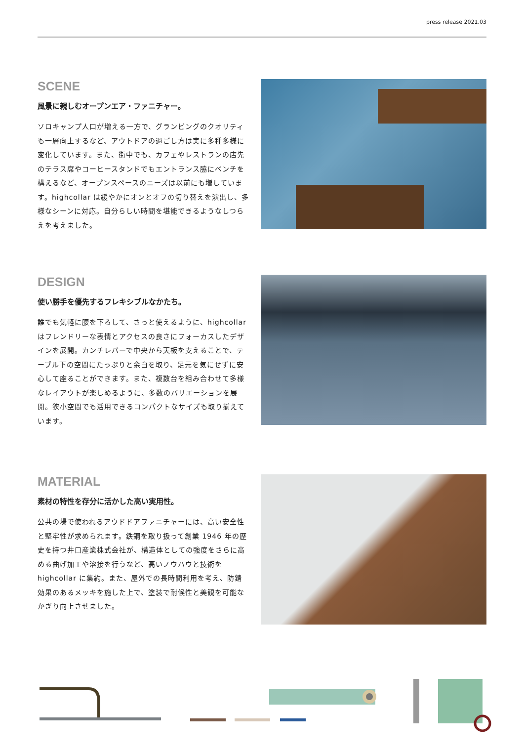press release 2021.03
SCENE
風景に親しむオープンエア・ファニチャー。
ソロキャンプ人口が増える一方で、グランピングのクオリティも一層向上するなど、アウトドアの過ごし方は実に多種多様に変化しています。また、街中でも、カフェやレストランの店先のテラス席やコーヒースタンドでもエントランス脇にベンチを構えるなど、オープンスペースのニーズは以前にも増しています。highcollar は緩やかにオンとオフの切り替えを演出し、多様なシーンに対応。自分らしい時間を堪能できるようなしつらえを考えました。
DESIGN
使い勝手を優先するフレキシブルなかたち。
誰でも気軽に腰を下ろして、さっと使えるように、highcollar はフレンドリーな表情とアクセスの良さにフォーカスしたデザインを展開。カンチレバーで中央から天板を支えることで、テーブル下の空間にたっぷりと余白を取り、足元を気にせずに安心して座ることができます。また、複数台を組み合わせて多様なレイアウトが楽しめるように、多数のバリエーションを展開。狭小空間でも活用できるコンパクトなサイズも取り揃えています。
MATERIAL
素材の特性を存分に活かした高い実用性。
公共の場で使われるアウドドアファニチャーには、高い安全性と堅牢性が求められます。鉄鋼を取り扱って創業 1946 年の歴史を持つ井口産業株式会社が、構造体としての強度をさらに高める曲げ加工や溶接を行うなど、高いノウハウと技術を highcollar に集約。また、屋外での長時間利用を考え、防錆効果のあるメッキを施した上で、塗装で耐候性と美観を可能なかぎり向上させました。